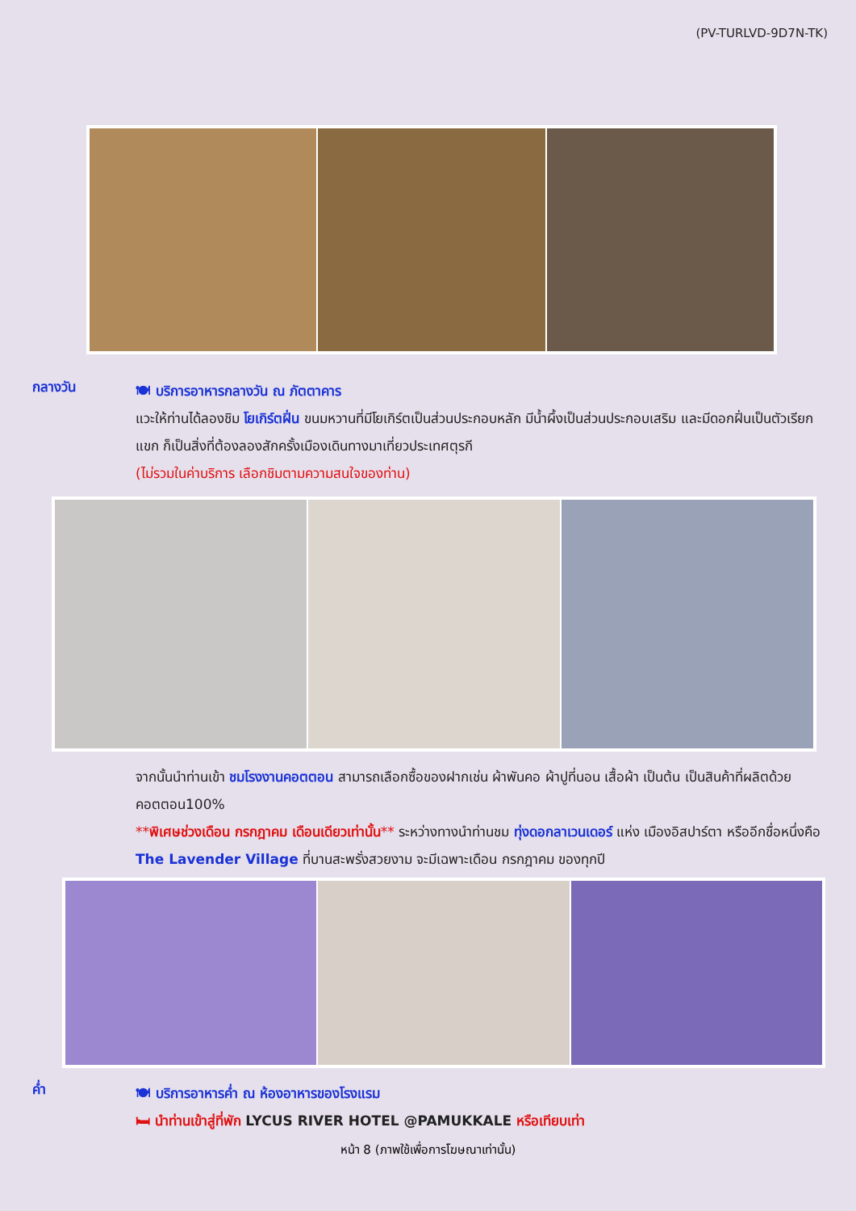(PV-TURLVD-9D7N-TK)
กลางวัน
🍽 บริการอาหารกลางวัน ณ ภัตตาคาร
แวะให้ท่านได้ลองชิม โยเกิร์ตฝิ่น ขนมหวานที่มีโยเกิร์ตเป็นส่วนประกอบหลัก มีน้ำผึ้งเป็นส่วนประกอบเสริม และมีดอกฝิ่นเป็นตัวเรียกแขก ก็เป็นสิ่งที่ต้องลองสักครั้งเมืองเดินทางมาเที่ยวประเทศตุรกี
(ไม่รวมในค่าบริการ เลือกชิมตามความสนใจของท่าน)
จากนั้นนำท่านเข้า ชมโรงงานคอตตอน สามารถเลือกซื้อของฝากเช่น ผ้าพันคอ ผ้าปูที่นอน เสื้อผ้า เป็นต้น เป็นสินค้าที่ผลิตด้วยคอตตอน100%
**พิเศษช่วงเดือน กรกฎาคม เดือนเดียวเท่านั้น** ระหว่างทางนำท่านชม ทุ่งดอกลาเวนเดอร์ แห่ง เมืองอิสปาร์ตา หรืออีกชื่อหนึ่งคือ The Lavender Village ที่บานสะพรั่งสวยงาม จะมีเฉพาะเดือน กรกฎาคม ของทุกปี
ค่ำ
🍽 บริการอาหารค่ำ ณ ห้องอาหารของโรงแรม
🛏 นำท่านเข้าสู่ที่พัก LYCUS RIVER HOTEL @PAMUKKALE หรือเทียบเท่า
หน้า 8 (ภาพใช้เพื่อการโฆษณาเท่านั้น)